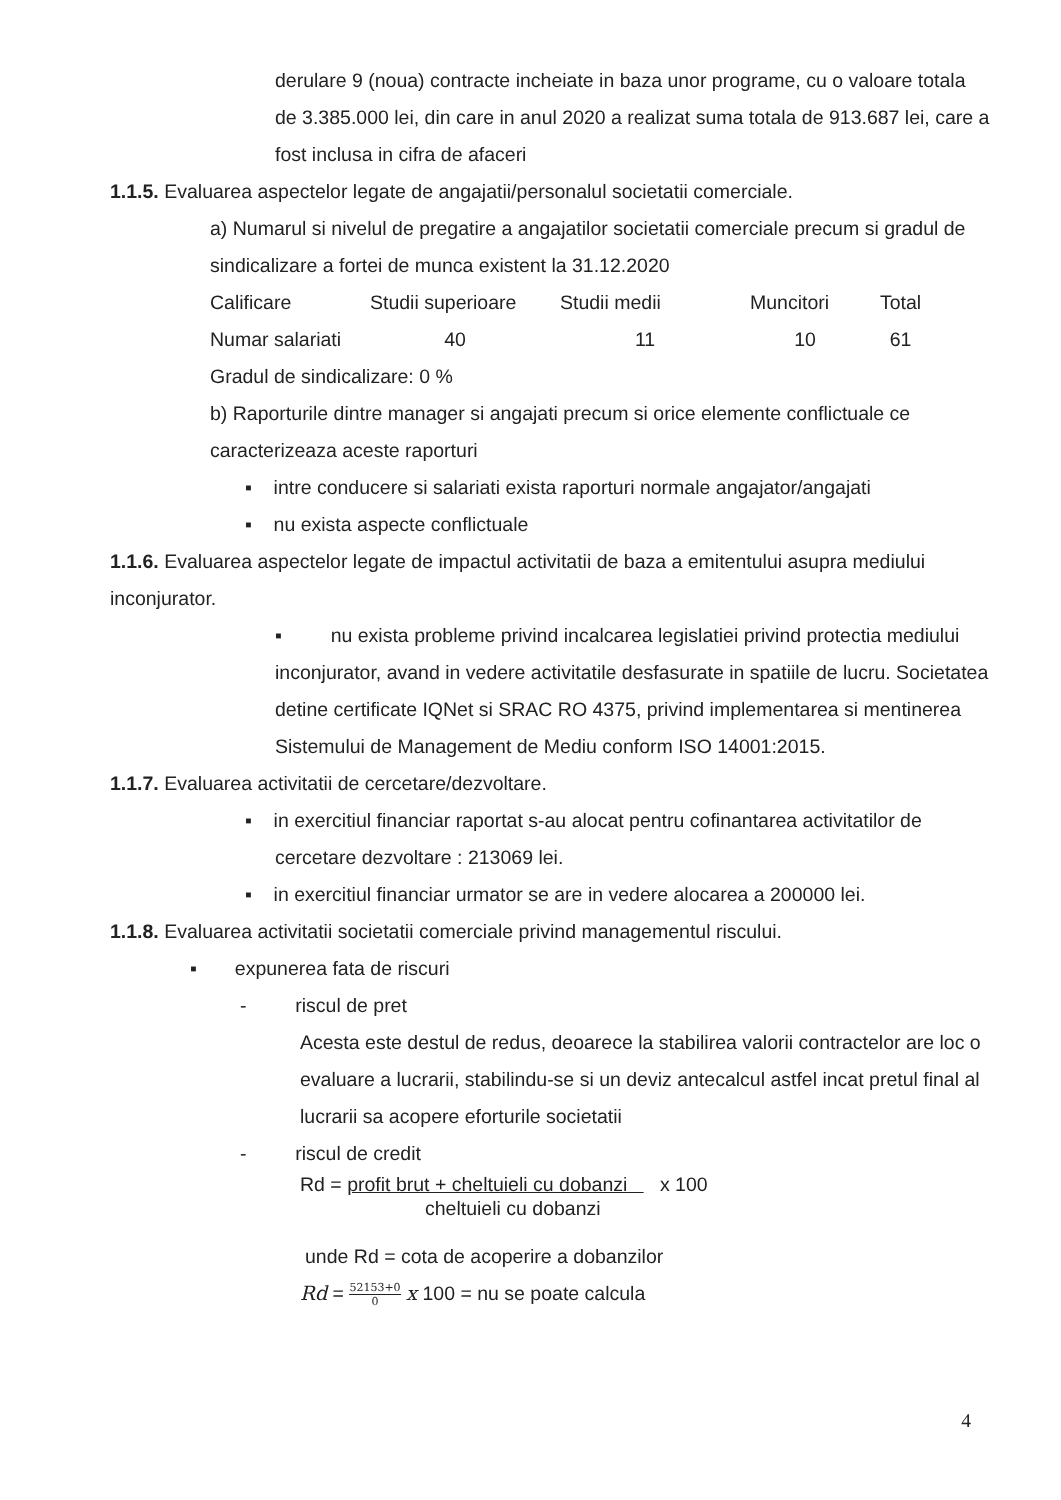derulare 9 (noua) contracte incheiate in baza unor programe, cu o valoare totala de 3.385.000 lei, din care in anul 2020 a realizat suma totala de 913.687 lei, care a fost inclusa in cifra de afaceri
1.1.5. Evaluarea aspectelor legate de angajatii/personalul societatii comerciale.
a) Numarul si nivelul de pregatire a angajatilor societatii comerciale precum si gradul de sindicalizare a fortei de munca existent la 31.12.2020
| Calificare | Studii superioare | Studii medii | Muncitori | Total |
| Numar salariati | 40 | 11 | 10 | 61 |
Gradul de sindicalizare: 0 %
b) Raporturile dintre manager si angajati precum si orice elemente conflictuale ce caracterizeaza aceste raporturi
▪ intre conducere si salariati exista raporturi normale angajator/angajati
▪ nu exista aspecte conflictuale
1.1.6. Evaluarea aspectelor legate de impactul activitatii de baza a emitentului asupra mediului inconjurator.
▪ nu exista probleme privind incalcarea legislatiei privind protectia mediului inconjurator, avand in vedere activitatile desfasurate in spatiile de lucru. Societatea detine certificate IQNet si SRAC RO 4375, privind implementarea si mentinerea Sistemului de Management de Mediu conform ISO 14001:2015.
1.1.7. Evaluarea activitatii de cercetare/dezvoltare.
▪ in exercitiul financiar raportat s-au alocat pentru cofinantarea activitatilor de cercetare dezvoltare : 213069 lei.
▪ in exercitiul financiar urmator se are in vedere alocarea a 200000 lei.
1.1.8. Evaluarea activitatii societatii comerciale privind managementul riscului.
▪ expunerea fata de riscuri
- riscul de pret
Acesta este destul de redus, deoarece la stabilirea valorii contractelor are loc o evaluare a lucrarii, stabilindu-se si un deviz antecalcul astfel incat pretul final al lucrarii sa acopere eforturile societatii
- riscul de credit
Rd = profit brut + cheltuieli cu dobanzi x 100
cheltuieli cu dobanzi
unde Rd = cota de acoperire a dobanzilor
Rd = 52153+0 0 x 100 = nu se poate calcula
4